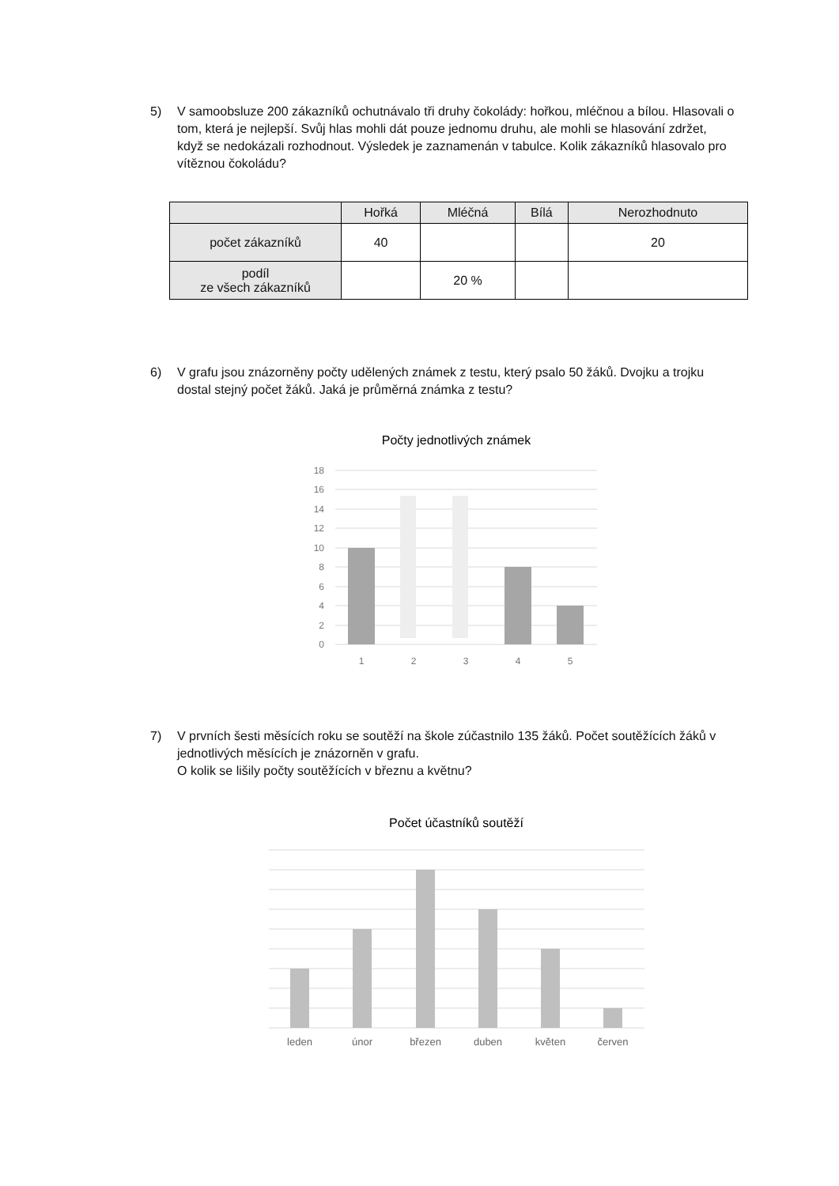5) V samoobsluze 200 zákazníků ochutnávalo tři druhy čokolády: hořkou, mléčnou a bílou. Hlasovali o tom, která je nejlepší. Svůj hlas mohli dát pouze jednomu druhu, ale mohli se hlasování zdržet, když se nedokázali rozhodnout. Výsledek je zaznamenán v tabulce. Kolik zákazníků hlasovalo pro vítěznou čokoládu?
| | Hořká | Mléčná | Bílá | Nerozhodnuto |
| --- | --- | --- | --- | --- |
| počet zákazníků | 40 | | | 20 |
| podíl ze všech zákazníků | | 20 % | | |
6) V grafu jsou znázorněny počty udělených známek z testu, který psalo 50 žáků. Dvojku a trojku dostal stejný počet žáků. Jaká je průměrná známka z testu?
Počty jednotlivých známek
18
16
14
12
10
8
6
4
2
0
1
2
3
4
5
7) V prvních šesti měsících roku se soutěží na škole zúčastnilo 135 žáků. Počet soutěžících žáků v jednotlivých měsících je znázorněn v grafu.
O kolik se lišily počty soutěžících v březnu a květnu?
Počet účastníků soutěží
leden
únor
březen
duben
květen
červen